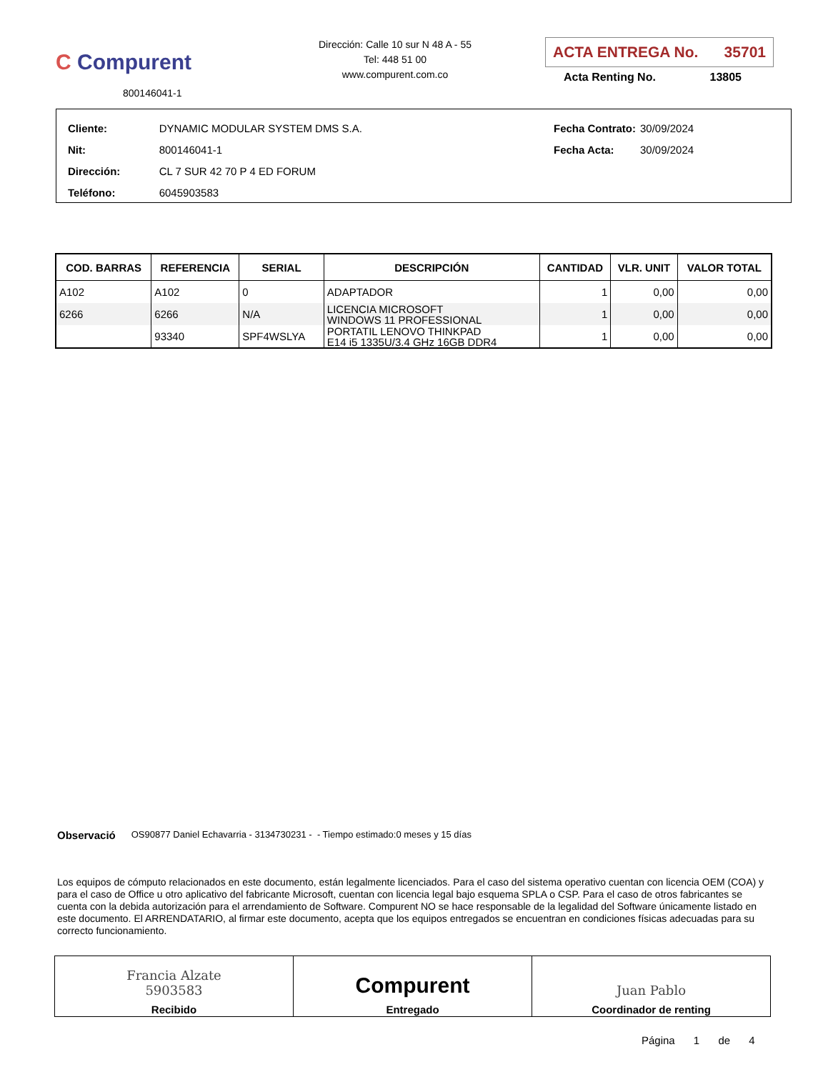C Compurent
800146041-1
Dirección: Calle 10 sur N 48 A - 55
Tel: 448 51 00
www.compurent.com.co
ACTA ENTREGA No. 35701
Acta Renting No. 13805
| Cliente: | DYNAMIC MODULAR SYSTEM DMS S.A. |
| Nit: | 800146041-1 |
| Dirección: | CL 7 SUR 42 70 P 4 ED FORUM |
| Teléfono: | 6045903583 |
| Fecha Contrato: | 30/09/2024 |
| Fecha Acta: | 30/09/2024 |
| COD. BARRAS | REFERENCIA | SERIAL | DESCRIPCIÓN | CANTIDAD | VLR. UNIT | VALOR TOTAL |
| --- | --- | --- | --- | --- | --- | --- |
| A102 | A102 | 0 | ADAPTADOR | 1 | 0,00 | 0,00 |
| 6266 | 6266 | N/A | LICENCIA MICROSOFT WINDOWS 11 PROFESSIONAL | 1 | 0,00 | 0,00 |
| | 93340 | SPF4WSLYA | PORTATIL LENOVO THINKPAD E14 i5 1335U/3.4 GHz 16GB DDR4 | 1 | 0,00 | 0,00 |
Observació OS90877 Daniel Echavarria - 3134730231 - - Tiempo estimado:0 meses y 15 días
Los equipos de cómputo relacionados en este documento, están legalmente licenciados. Para el caso del sistema operativo cuentan con licencia OEM (COA) y para el caso de Office u otro aplicativo del fabricante Microsoft, cuentan con licencia legal bajo esquema SPLA o CSP. Para el caso de otros fabricantes se cuenta con la debida autorización para el arrendamiento de Software. Compurent NO se hace responsable de la legalidad del Software únicamente listado en este documento. El ARRENDATARIO, al firmar este documento, acepta que los equipos entregados se encuentran en condiciones físicas adecuadas para su correcto funcionamiento.
| Francia Alzate 5903583 Recibido | Compurent Entregado | Juan Pablo Coordinador de renting |
Página 1 de 4